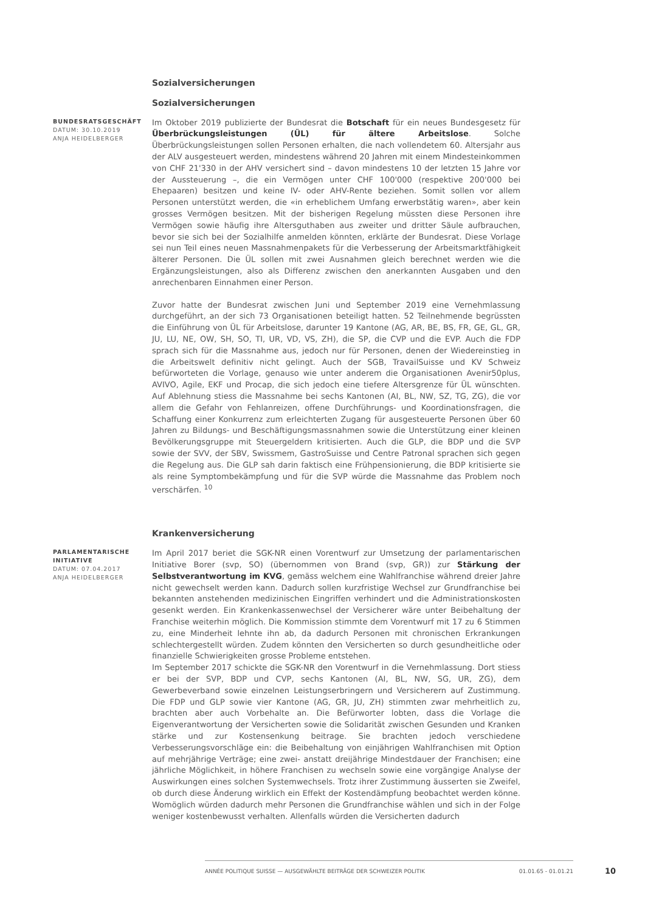Sozialversicherungen
Sozialversicherungen
BUNDESRATSGESCHÄFT
DATUM: 30.10.2019
ANJA HEIDELBERGER
Im Oktober 2019 publizierte der Bundesrat die Botschaft für ein neues Bundesgesetz für Überbrückungsleistungen (ÜL) für ältere Arbeitslose. Solche Überbrückungsleistungen sollen Personen erhalten, die nach vollendetem 60. Altersjahr aus der ALV ausgesteuert werden, mindestens während 20 Jahren mit einem Mindesteinkommen von CHF 21'330 in der AHV versichert sind – davon mindestens 10 der letzten 15 Jahre vor der Aussteuerung –, die ein Vermögen unter CHF 100'000 (respektive 200'000 bei Ehepaaren) besitzen und keine IV- oder AHV-Rente beziehen. Somit sollen vor allem Personen unterstützt werden, die «in erheblichem Umfang erwerbstätig waren», aber kein grosses Vermögen besitzen. Mit der bisherigen Regelung müssten diese Personen ihre Vermögen sowie häufig ihre Altersguthaben aus zweiter und dritter Säule aufbrauchen, bevor sie sich bei der Sozialhilfe anmelden könnten, erklärte der Bundesrat. Diese Vorlage sei nun Teil eines neuen Massnahmenpakets für die Verbesserung der Arbeitsmarktfähigkeit älterer Personen. Die ÜL sollen mit zwei Ausnahmen gleich berechnet werden wie die Ergänzungsleistungen, also als Differenz zwischen den anerkannten Ausgaben und den anrechenbaren Einnahmen einer Person.
Zuvor hatte der Bundesrat zwischen Juni und September 2019 eine Vernehmlassung durchgeführt, an der sich 73 Organisationen beteiligt hatten. 52 Teilnehmende begrüssten die Einführung von ÜL für Arbeitslose, darunter 19 Kantone (AG, AR, BE, BS, FR, GE, GL, GR, JU, LU, NE, OW, SH, SO, TI, UR, VD, VS, ZH), die SP, die CVP und die EVP. Auch die FDP sprach sich für die Massnahme aus, jedoch nur für Personen, denen der Wiedereinstieg in die Arbeitswelt definitiv nicht gelingt. Auch der SGB, TravailSuisse und KV Schweiz befürworteten die Vorlage, genauso wie unter anderem die Organisationen Avenir50plus, AVIVO, Agile, EKF und Procap, die sich jedoch eine tiefere Altersgrenze für ÜL wünschten. Auf Ablehnung stiess die Massnahme bei sechs Kantonen (AI, BL, NW, SZ, TG, ZG), die vor allem die Gefahr von Fehlanreizen, offene Durchführungs- und Koordinationsfragen, die Schaffung einer Konkurrenz zum erleichterten Zugang für ausgesteuerte Personen über 60 Jahren zu Bildungs- und Beschäftigungsmassnahmen sowie die Unterstützung einer kleinen Bevölkerungsgruppe mit Steuergeldern kritisierten. Auch die GLP, die BDP und die SVP sowie der SVV, der SBV, Swissmem, GastroSuisse und Centre Patronal sprachen sich gegen die Regelung aus. Die GLP sah darin faktisch eine Frühpensionierung, die BDP kritisierte sie als reine Symptombekämpfung und für die SVP würde die Massnahme das Problem noch verschärfen. <sup>10</sup>
Krankenversicherung
PARLAMENTARISCHE INITIATIVE
DATUM: 07.04.2017
ANJA HEIDELBERGER
Im April 2017 beriet die SGK-NR einen Vorentwurf zur Umsetzung der parlamentarischen Initiative Borer (svp, SO) (übernommen von Brand (svp, GR)) zur Stärkung der Selbstverantwortung im KVG, gemäss welchem eine Wahlfranchise während dreier Jahre nicht gewechselt werden kann. Dadurch sollen kurzfristige Wechsel zur Grundfranchise bei bekannten anstehenden medizinischen Eingriffen verhindert und die Administrationskosten gesenkt werden. Ein Krankenkassenwechsel der Versicherer wäre unter Beibehaltung der Franchise weiterhin möglich. Die Kommission stimmte dem Vorentwurf mit 17 zu 6 Stimmen zu, eine Minderheit lehnte ihn ab, da dadurch Personen mit chronischen Erkrankungen schlechtergestellt würden. Zudem könnten den Versicherten so durch gesundheitliche oder finanzielle Schwierigkeiten grosse Probleme entstehen.
Im September 2017 schickte die SGK-NR den Vorentwurf in die Vernehmlassung. Dort stiess er bei der SVP, BDP und CVP, sechs Kantonen (AI, BL, NW, SG, UR, ZG), dem Gewerbeverband sowie einzelnen Leistungserbringern und Versicherern auf Zustimmung. Die FDP und GLP sowie vier Kantone (AG, GR, JU, ZH) stimmten zwar mehrheitlich zu, brachten aber auch Vorbehalte an. Die Befürworter lobten, dass die Vorlage die Eigenverantwortung der Versicherten sowie die Solidarität zwischen Gesunden und Kranken stärke und zur Kostensenkung beitrage. Sie brachten jedoch verschiedene Verbesserungsvorschläge ein: die Beibehaltung von einjährigen Wahlfranchisen mit Option auf mehrjährige Verträge; eine zwei- anstatt dreijährige Mindestdauer der Franchisen; eine jährliche Möglichkeit, in höhere Franchisen zu wechseln sowie eine vorgängige Analyse der Auswirkungen eines solchen Systemwechsels. Trotz ihrer Zustimmung äusserten sie Zweifel, ob durch diese Änderung wirklich ein Effekt der Kostendämpfung beobachtet werden könne. Womöglich würden dadurch mehr Personen die Grundfranchise wählen und sich in der Folge weniger kostenbewusst verhalten. Allenfalls würden die Versicherten dadurch
ANNÉE POLITIQUE SUISSE — AUSGEWÄHLTE BEITRÄGE DER SCHWEIZER POLITIK 01.01.65 - 01.01.21
10